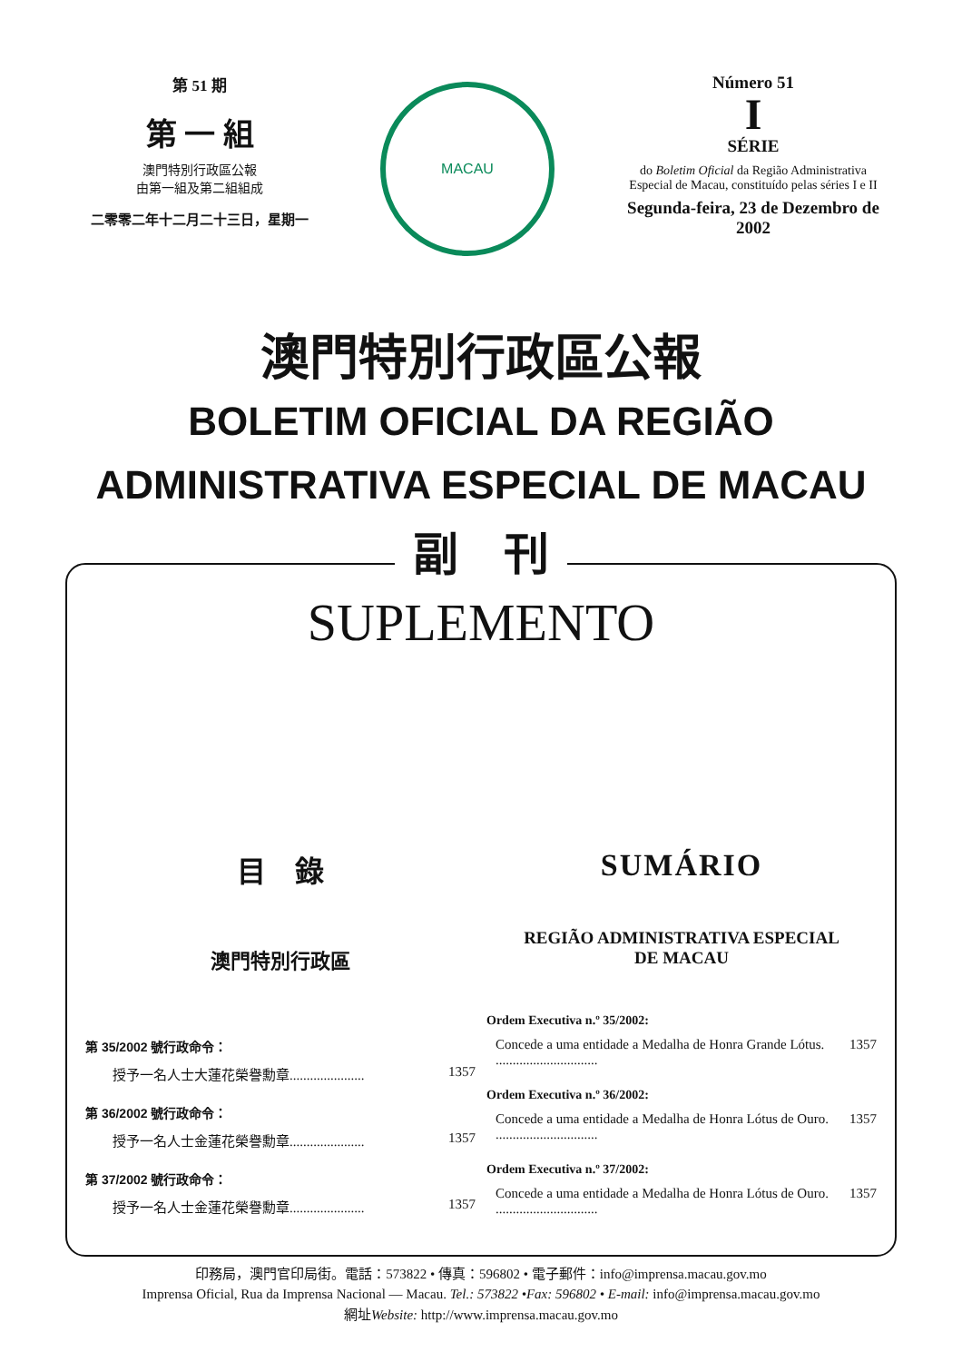第 51 期
第 一 組
澳門特別行政區公報
由第一組及第二組組成
二零零二年十二月二十三日，星期一
MACAU
Número 51
I
SÉRIE
do Boletim Oficial da Região Administrativa
Especial de Macau, constituído pelas séries I e II
Segunda-feira, 23 de Dezembro de 2002
澳門特別行政區公報
BOLETIM OFICIAL DA REGIÃO
ADMINISTRATIVA ESPECIAL DE MACAU
副　刊
SUPLEMENTO
目　錄
澳門特別行政區
第 35/2002 號行政命令：
授予一名人士大蓮花榮譽勳章...................... 1357
第 36/2002 號行政命令：
授予一名人士金蓮花榮譽勳章...................... 1357
第 37/2002 號行政命令：
授予一名人士金蓮花榮譽勳章...................... 1357
SUMÁRIO
REGIÃO ADMINISTRATIVA ESPECIAL
DE MACAU
Ordem Executiva n.º 35/2002:
Concede a uma entidade a Medalha de Honra Grande Lótus. .............................. 1357
Ordem Executiva n.º 36/2002:
Concede a uma entidade a Medalha de Honra Lótus de Ouro. .............................. 1357
Ordem Executiva n.º 37/2002:
Concede a uma entidade a Medalha de Honra Lótus de Ouro. .............................. 1357
印務局，澳門官印局街。電話：573822 • 傳真：596802 • 電子郵件：info@imprensa.macau.gov.mo
Imprensa Oficial, Rua da Imprensa Nacional — Macau. Tel.: 573822 •Fax: 596802 • E-mail: info@imprensa.macau.gov.mo
網址Website: http://www.imprensa.macau.gov.mo